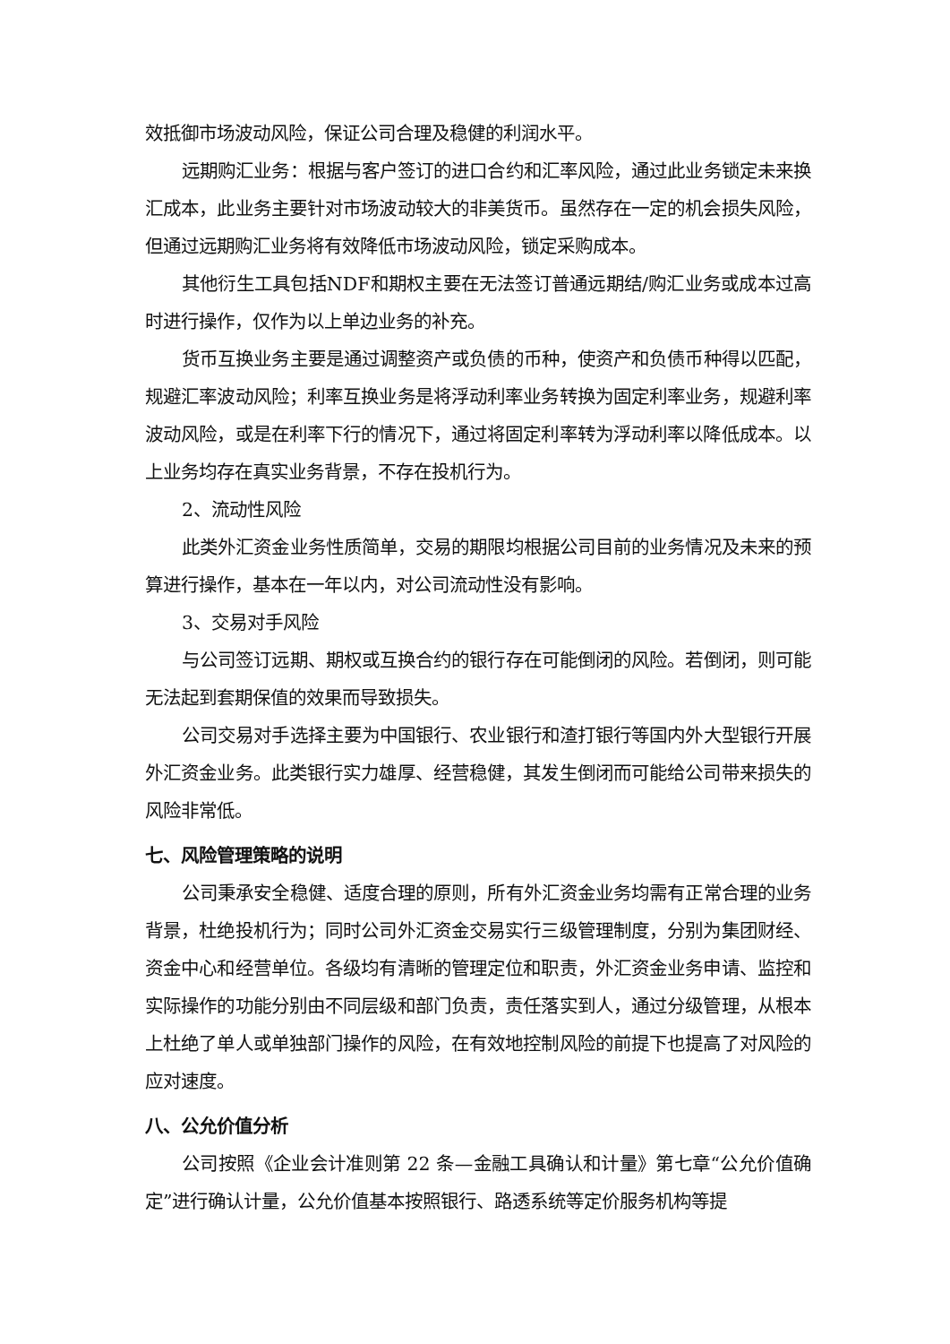效抵御市场波动风险，保证公司合理及稳健的利润水平。
远期购汇业务：根据与客户签订的进口合约和汇率风险，通过此业务锁定未来换汇成本，此业务主要针对市场波动较大的非美货币。虽然存在一定的机会损失风险，但通过远期购汇业务将有效降低市场波动风险，锁定采购成本。
其他衍生工具包括NDF和期权主要在无法签订普通远期结/购汇业务或成本过高时进行操作，仅作为以上单边业务的补充。
货币互换业务主要是通过调整资产或负债的币种，使资产和负债币种得以匹配，规避汇率波动风险；利率互换业务是将浮动利率业务转换为固定利率业务，规避利率波动风险，或是在利率下行的情况下，通过将固定利率转为浮动利率以降低成本。以上业务均存在真实业务背景，不存在投机行为。
2、流动性风险
此类外汇资金业务性质简单，交易的期限均根据公司目前的业务情况及未来的预算进行操作，基本在一年以内，对公司流动性没有影响。
3、交易对手风险
与公司签订远期、期权或互换合约的银行存在可能倒闭的风险。若倒闭，则可能无法起到套期保值的效果而导致损失。
公司交易对手选择主要为中国银行、农业银行和渣打银行等国内外大型银行开展外汇资金业务。此类银行实力雄厚、经营稳健，其发生倒闭而可能给公司带来损失的风险非常低。
七、风险管理策略的说明
公司秉承安全稳健、适度合理的原则，所有外汇资金业务均需有正常合理的业务背景，杜绝投机行为；同时公司外汇资金交易实行三级管理制度，分别为集团财经、资金中心和经营单位。各级均有清晰的管理定位和职责，外汇资金业务申请、监控和实际操作的功能分别由不同层级和部门负责，责任落实到人，通过分级管理，从根本上杜绝了单人或单独部门操作的风险，在有效地控制风险的前提下也提高了对风险的应对速度。
八、公允价值分析
公司按照《企业会计准则第 22 条—金融工具确认和计量》第七章“公允价值确定”进行确认计量，公允价值基本按照银行、路透系统等定价服务机构等提